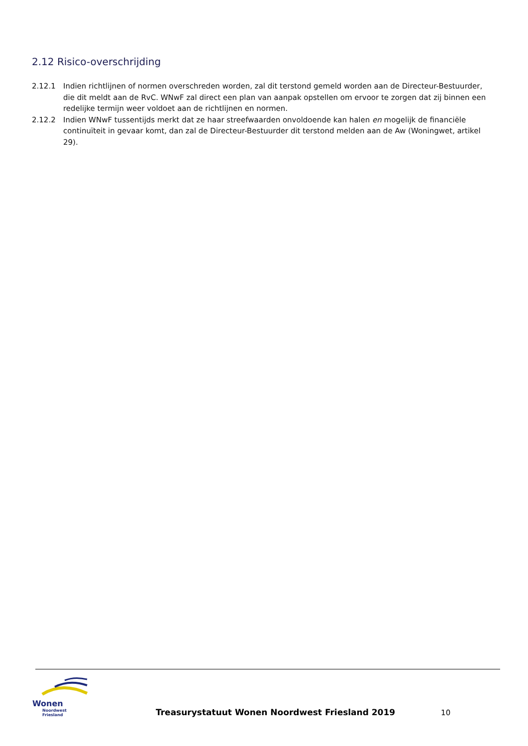2.12 Risico-overschrijding
2.12.1 Indien richtlijnen of normen overschreden worden, zal dit terstond gemeld worden aan de Directeur-Bestuurder, die dit meldt aan de RvC. WNwF zal direct een plan van aanpak opstellen om ervoor te zorgen dat zij binnen een redelijke termijn weer voldoet aan de richtlijnen en normen.
2.12.2 Indien WNwF tussentijds merkt dat ze haar streefwaarden onvoldoende kan halen en mogelijk de financiële continuïteit in gevaar komt, dan zal de Directeur-Bestuurder dit terstond melden aan de Aw (Woningwet, artikel 29).
Wonen
Noordwest Friesland
Treasurystatuut Wonen Noordwest Friesland 2019
10